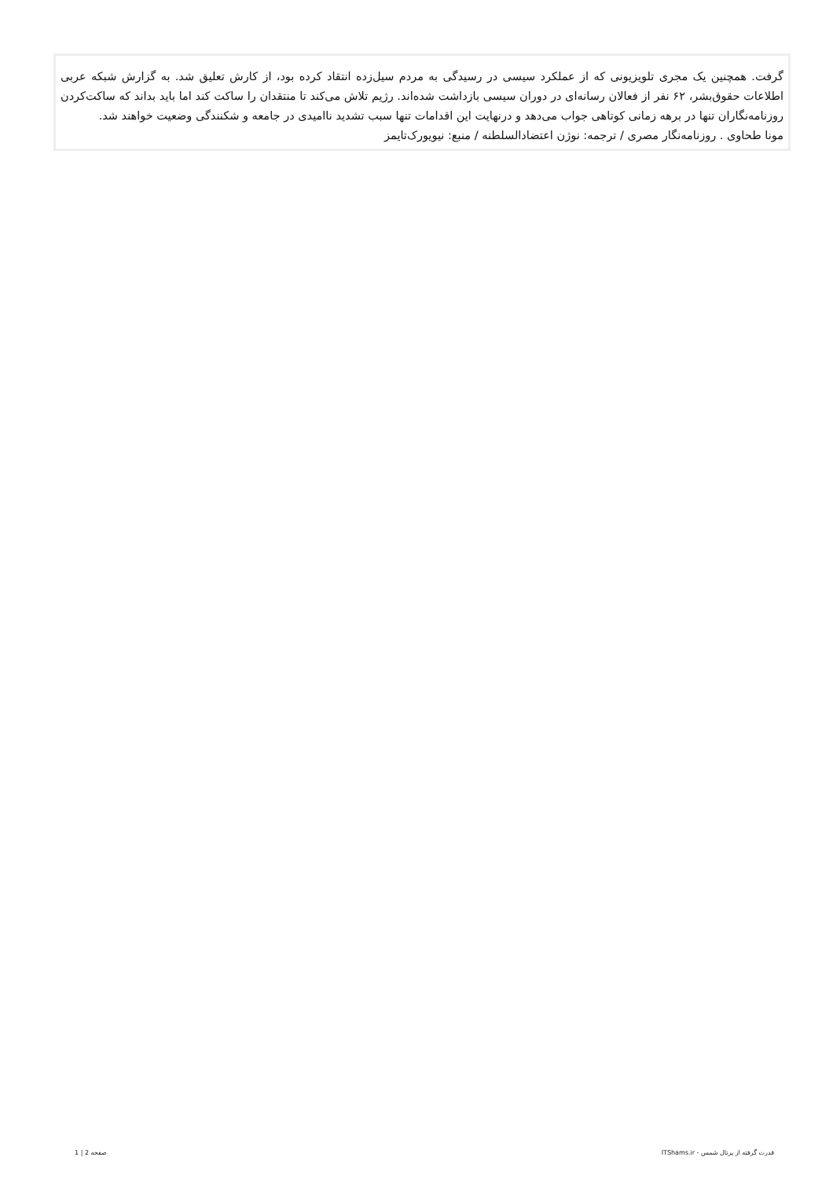گرفت. همچنین یک مجری تلویزیونی که از عملکرد سیسی در رسیدگی به مردم سیل‌زده انتقاد کرده بود، از کارش تعلیق شد. به گزارش شبکه عربی اطلاعات حقوق‌بشر، ۶۲ نفر از فعالان رسانه‌ای در دوران سیسی بازداشت شده‌اند. رژیم تلاش می‌کند تا منتقدان را ساکت کند اما باید بداند که ساکت‌کردن روزنامه‌نگاران تنها در برهه زمانی کوتاهی جواب می‌دهد و درنهایت این اقدامات تنها سبب تشدید ناامیدی در جامعه و شکنندگی وضعیت خواهند شد.
مونا طحاوی . روزنامه‌نگار مصری / ترجمه: نوژن اعتضادالسلطنه / منبع: نیویورک‌تایمز
قدرت گرفته از پرتال شمس - ITShams.ir صفحه 2 | 1